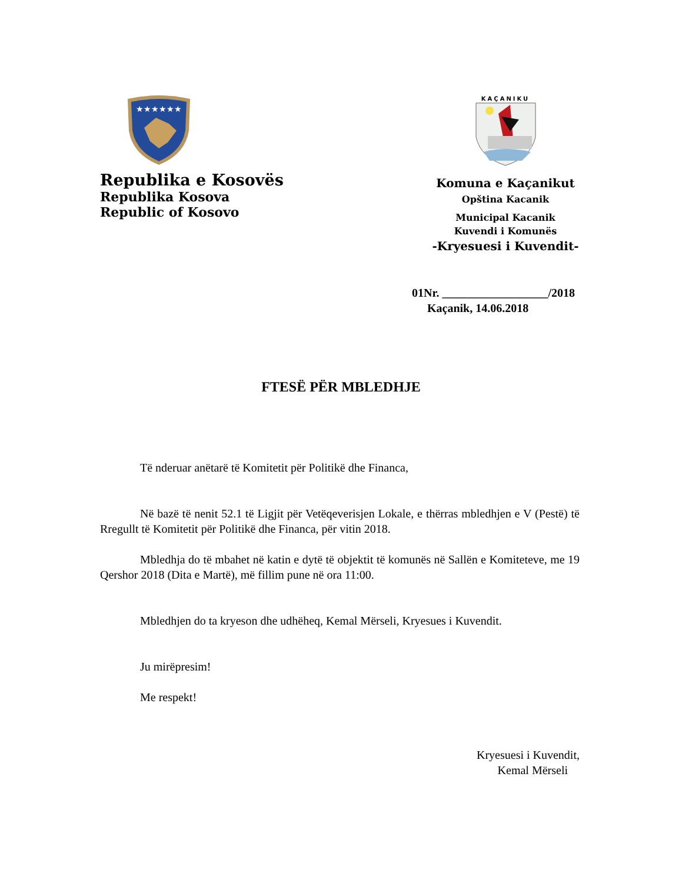★★★★★★
Republika e Kosovës
Republika Kosova
Republic of Kosovo
KAÇANIKU
Komuna e Kaçanikut
Opština Kacanik
Municipal Kacanik
Kuvendi i Komunës
-Kryesuesi i Kuvendit-
01Nr. __________________/2018
Kaçanik, 14.06.2018
FTESË PËR MBLEDHJE
Të nderuar anëtarë të Komitetit për Politikë dhe Financa,
Në bazë të nenit 52.1 të Ligjit për Vetëqeverisjen Lokale, e thërras mbledhjen e V (Pestë) të Rregullt të Komitetit për Politikë dhe Financa, për vitin 2018.
Mbledhja do të mbahet në katin e dytë të objektit të komunës në Sallën e Komiteteve, me 19 Qershor 2018 (Dita e Martë), më fillim pune në ora 11:00.
Mbledhjen do ta kryeson dhe udhëheq, Kemal Mërseli, Kryesues i Kuvendit.
Ju mirëpresim!
Me respekt!
Kryesuesi i Kuvendit,
Kemal Mërseli